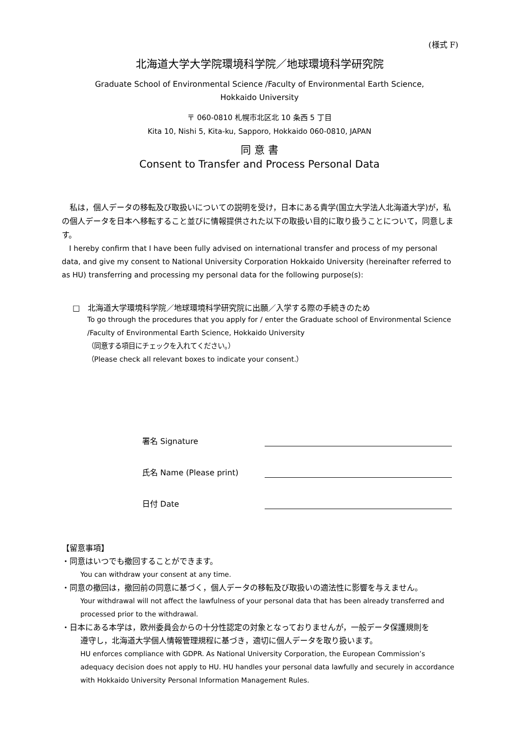(様式 F)
北海道大学大学院環境科学院／地球環境科学研究院
Graduate School of Environmental Science /Faculty of Environmental Earth Science,
Hokkaido University
〒 060-0810 札幌市北区北 10 条西 5 丁目
Kita 10, Nishi 5, Kita-ku, Sapporo, Hokkaido 060-0810, JAPAN
同 意 書
Consent to Transfer and Process Personal Data
　私は，個人データの移転及び取扱いについての説明を受け，日本にある貴学(国立大学法人北海道大学)が，私の個人データを日本へ移転すること並びに情報提供された以下の取扱い目的に取り扱うことについて，同意します。
　I hereby confirm that I have been fully advised on international transfer and process of my personal data, and give my consent to National University Corporation Hokkaido University (hereinafter referred to as HU) transferring and processing my personal data for the following purpose(s):
□　北海道大学環境科学院／地球環境科学研究院に出願／入学する際の手続きのため
To go through the procedures that you apply for / enter the Graduate school of Environmental Science /Faculty of Environmental Earth Science, Hokkaido University
（同意する項目にチェックを入れてください。）
（Please check all relevant boxes to indicate your consent.）
署名 Signature
氏名 Name (Please print)
日付 Date
【留意事項】
・同意はいつでも撤回することができます。
You can withdraw your consent at any time.
・同意の撤回は，撤回前の同意に基づく，個人データの移転及び取扱いの適法性に影響を与えません。
Your withdrawal will not affect the lawfulness of your personal data that has been already transferred and processed prior to the withdrawal.
・日本にある本学は，欧州委員会からの十分性認定の対象となっておりませんが，一般データ保護規則を
遵守し，北海道大学個人情報管理規程に基づき，適切に個人データを取り扱います。
HU enforces compliance with GDPR. As National University Corporation, the European Commission’s adequacy decision does not apply to HU. HU handles your personal data lawfully and securely in accordance with Hokkaido University Personal Information Management Rules.